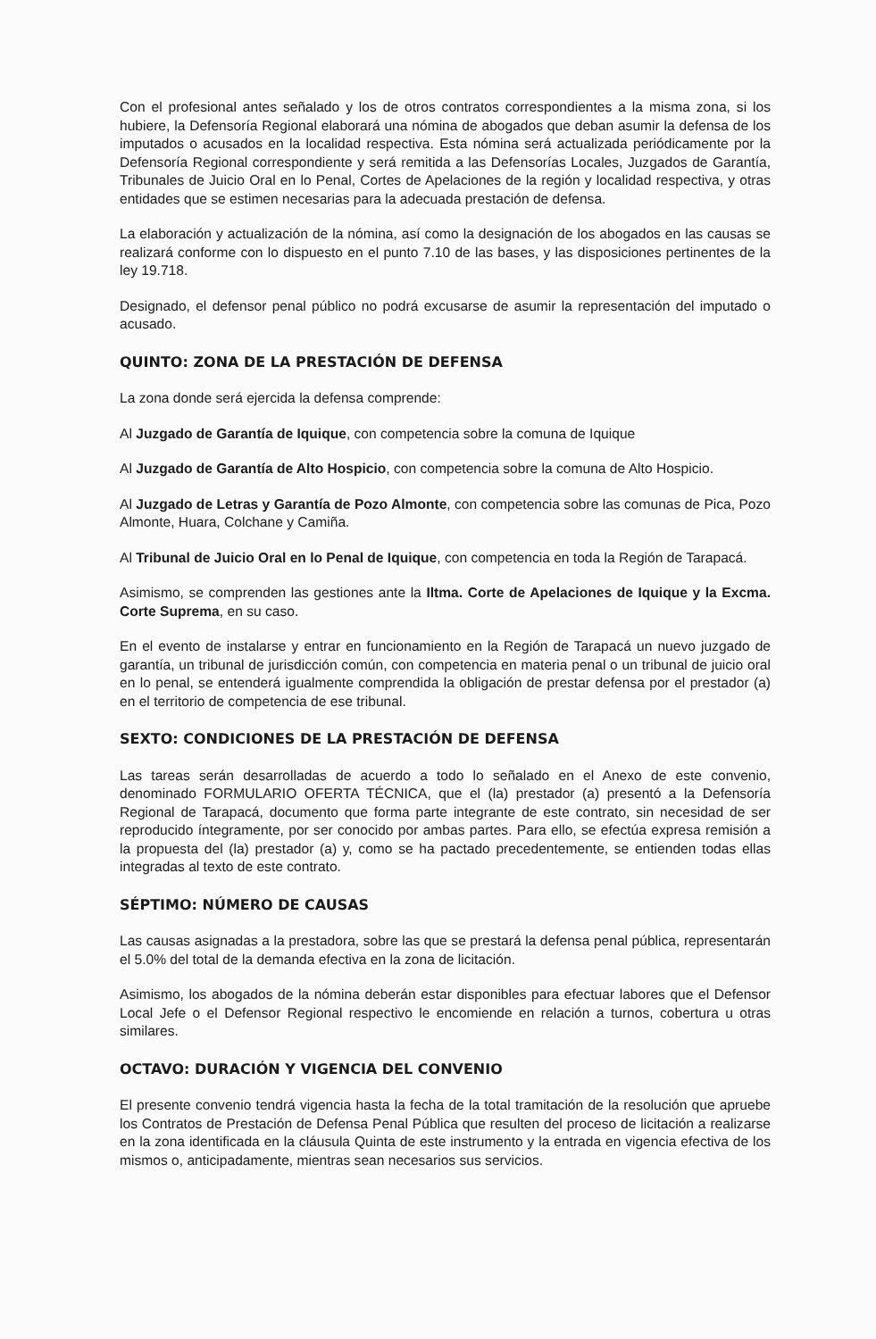Con el profesional antes señalado y los de otros contratos correspondientes a la misma zona, si los hubiere, la Defensoría Regional elaborará una nómina de abogados que deban asumir la defensa de los imputados o acusados en la localidad respectiva. Esta nómina será actualizada periódicamente por la Defensoría Regional correspondiente y será remitida a las Defensorías Locales, Juzgados de Garantía, Tribunales de Juicio Oral en lo Penal, Cortes de Apelaciones de la región y localidad respectiva, y otras entidades que se estimen necesarias para la adecuada prestación de defensa.
La elaboración y actualización de la nómina, así como la designación de los abogados en las causas se realizará conforme con lo dispuesto en el punto 7.10 de las bases, y las disposiciones pertinentes de la ley 19.718.
Designado, el defensor penal público no podrá excusarse de asumir la representación del imputado o acusado.
QUINTO: ZONA DE LA PRESTACIÓN DE DEFENSA
La zona donde será ejercida la defensa comprende:
Al Juzgado de Garantía de Iquique, con competencia sobre la comuna de Iquique
Al Juzgado de Garantía de Alto Hospicio, con competencia sobre la comuna de Alto Hospicio.
Al Juzgado de Letras y Garantía de Pozo Almonte, con competencia sobre las comunas de Pica, Pozo Almonte, Huara, Colchane y Camiña.
Al Tribunal de Juicio Oral en lo Penal de Iquique, con competencia en toda la Región de Tarapacá.
Asimismo, se comprenden las gestiones ante la Iltma. Corte de Apelaciones de Iquique y la Excma. Corte Suprema, en su caso.
En el evento de instalarse y entrar en funcionamiento en la Región de Tarapacá un nuevo juzgado de garantía, un tribunal de jurisdicción común, con competencia en materia penal o un tribunal de juicio oral en lo penal, se entenderá igualmente comprendida la obligación de prestar defensa por el prestador (a) en el territorio de competencia de ese tribunal.
SEXTO: CONDICIONES DE LA PRESTACIÓN DE DEFENSA
Las tareas serán desarrolladas de acuerdo a todo lo señalado en el Anexo de este convenio, denominado FORMULARIO OFERTA TÉCNICA, que el (la) prestador (a) presentó a la Defensoría Regional de Tarapacá, documento que forma parte integrante de este contrato, sin necesidad de ser reproducido íntegramente, por ser conocido por ambas partes. Para ello, se efectúa expresa remisión a la propuesta del (la) prestador (a) y, como se ha pactado precedentemente, se entienden todas ellas integradas al texto de este contrato.
SÉPTIMO: NÚMERO DE CAUSAS
Las causas asignadas a la prestadora, sobre las que se prestará la defensa penal pública, representarán el 5.0% del total de la demanda efectiva en la zona de licitación.
Asimismo, los abogados de la nómina deberán estar disponibles para efectuar labores que el Defensor Local Jefe o el Defensor Regional respectivo le encomiende en relación a turnos, cobertura u otras similares.
OCTAVO: DURACIÓN Y VIGENCIA DEL CONVENIO
El presente convenio tendrá vigencia hasta la fecha de la total tramitación de la resolución que apruebe los Contratos de Prestación de Defensa Penal Pública que resulten del proceso de licitación a realizarse en la zona identificada en la cláusula Quinta de este instrumento y la entrada en vigencia efectiva de los mismos o, anticipadamente, mientras sean necesarios sus servicios.